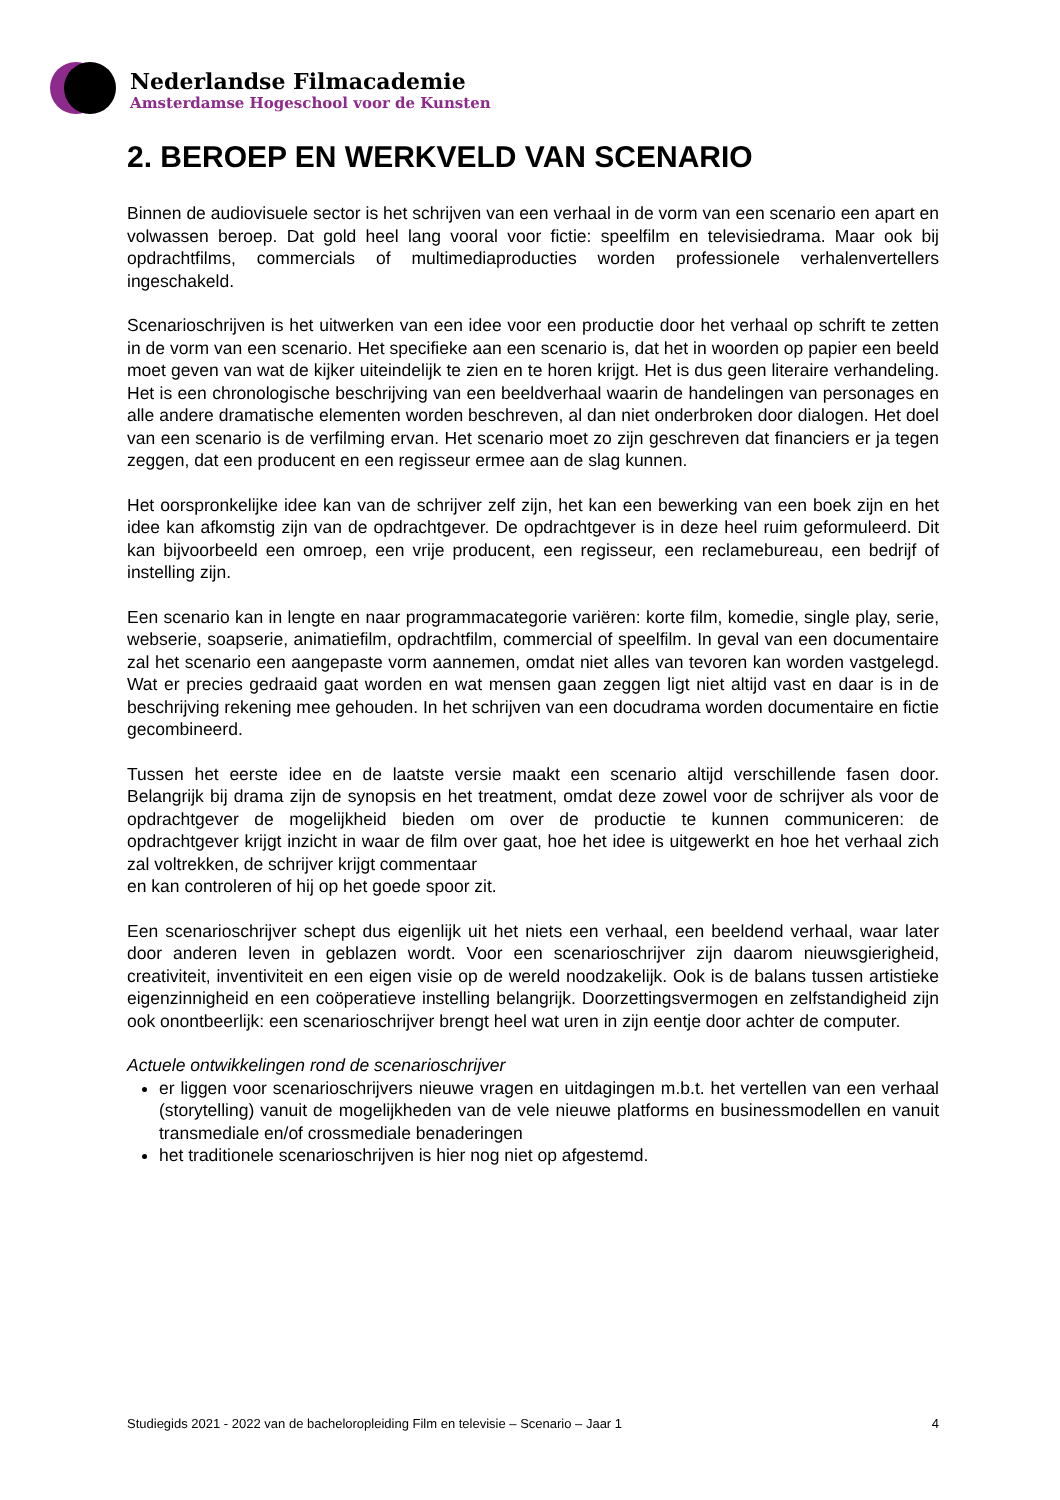Nederlandse Filmacademie
Amsterdamse Hogeschool voor de Kunsten
2. BEROEP EN WERKVELD VAN SCENARIO
Binnen de audiovisuele sector is het schrijven van een verhaal in de vorm van een scenario een apart en volwassen beroep. Dat gold heel lang vooral voor fictie: speelfilm en televisiedrama. Maar ook bij opdrachtfilms, commercials of multimediaproducties worden professionele verhalenvertellers ingeschakeld.
Scenarioschrijven is het uitwerken van een idee voor een productie door het verhaal op schrift te zetten in de vorm van een scenario. Het specifieke aan een scenario is, dat het in woorden op papier een beeld moet geven van wat de kijker uiteindelijk te zien en te horen krijgt. Het is dus geen literaire verhandeling. Het is een chronologische beschrijving van een beeldverhaal waarin de handelingen van personages en alle andere dramatische elementen worden beschreven, al dan niet onderbroken door dialogen. Het doel van een scenario is de verfilming ervan. Het scenario moet zo zijn geschreven dat financiers er ja tegen zeggen, dat een producent en een regisseur ermee aan de slag kunnen.
Het oorspronkelijke idee kan van de schrijver zelf zijn, het kan een bewerking van een boek zijn en het idee kan afkomstig zijn van de opdrachtgever. De opdrachtgever is in deze heel ruim geformuleerd. Dit kan bijvoorbeeld een omroep, een vrije producent, een regisseur, een reclamebureau, een bedrijf of instelling zijn.
Een scenario kan in lengte en naar programmacategorie variëren: korte film, komedie, single play, serie, webserie, soapserie, animatiefilm, opdrachtfilm, commercial of speelfilm. In geval van een documentaire zal het scenario een aangepaste vorm aannemen, omdat niet alles van tevoren kan worden vastgelegd. Wat er precies gedraaid gaat worden en wat mensen gaan zeggen ligt niet altijd vast en daar is in de beschrijving rekening mee gehouden. In het schrijven van een docudrama worden documentaire en fictie gecombineerd.
Tussen het eerste idee en de laatste versie maakt een scenario altijd verschillende fasen door. Belangrijk bij drama zijn de synopsis en het treatment, omdat deze zowel voor de schrijver als voor de opdrachtgever de mogelijkheid bieden om over de productie te kunnen communiceren: de opdrachtgever krijgt inzicht in waar de film over gaat, hoe het idee is uitgewerkt en hoe het verhaal zich zal voltrekken, de schrijver krijgt commentaar
en kan controleren of hij op het goede spoor zit.
Een scenarioschrijver schept dus eigenlijk uit het niets een verhaal, een beeldend verhaal, waar later door anderen leven in geblazen wordt. Voor een scenarioschrijver zijn daarom nieuwsgierigheid, creativiteit, inventiviteit en een eigen visie op de wereld noodzakelijk. Ook is de balans tussen artistieke eigenzinnigheid en een coöperatieve instelling belangrijk. Doorzettingsvermogen en zelfstandigheid zijn ook onontbeerlijk: een scenarioschrijver brengt heel wat uren in zijn eentje door achter de computer.
Actuele ontwikkelingen rond de scenarioschrijver
er liggen voor scenarioschrijvers nieuwe vragen en uitdagingen m.b.t. het vertellen van een verhaal (storytelling) vanuit de mogelijkheden van de vele nieuwe platforms en businessmodellen en vanuit transmediale en/of crossmediale benaderingen
het traditionele scenarioschrijven is hier nog niet op afgestemd.
Studiegids 2021 - 2022 van de bacheloropleiding Film en televisie – Scenario – Jaar 1 4